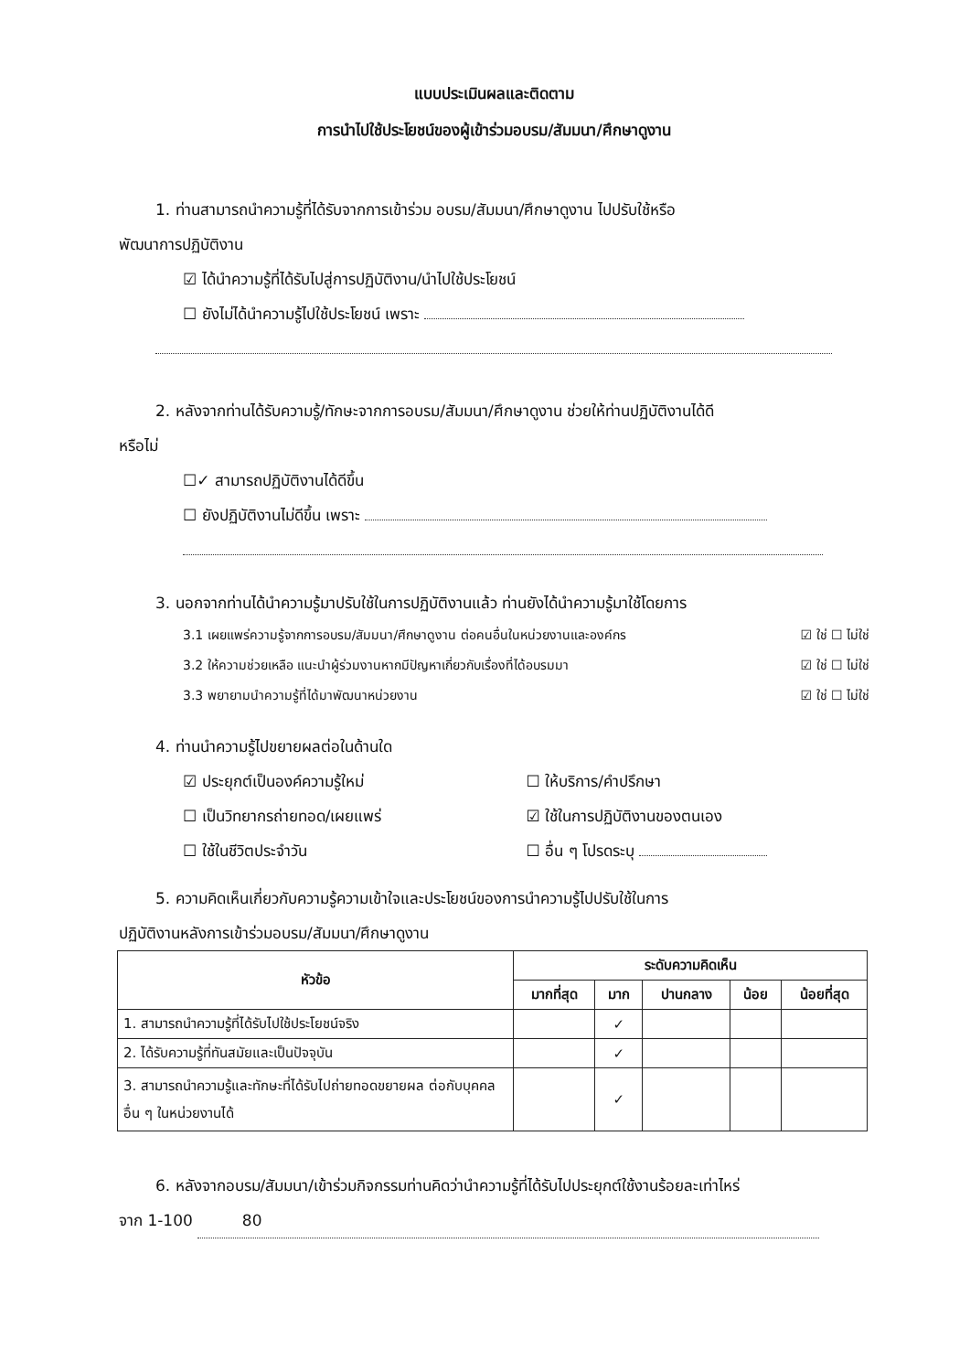แบบประเมินผลและติดตาม
การนำไปใช้ประโยชน์ของผู้เข้าร่วมอบรม/สัมมนา/ศึกษาดูงาน
1. ท่านสามารถนำความรู้ที่ได้รับจากการเข้าร่วม อบรม/สัมมนา/ศึกษาดูงาน ไปปรับใช้หรือ
พัฒนาการปฏิบัติงาน
☑ ได้นำความรู้ที่ได้รับไปสู่การปฏิบัติงาน/นำไปใช้ประโยชน์
☐ ยังไม่ได้นำความรู้ไปใช้ประโยชน์ เพราะ
2. หลังจากท่านได้รับความรู้/ทักษะจากการอบรม/สัมมนา/ศึกษาดูงาน ช่วยให้ท่านปฏิบัติงานได้ดี
หรือไม่
☐✓ สามารถปฏิบัติงานได้ดีขึ้น
☐ ยังปฏิบัติงานไม่ดีขึ้น เพราะ
3. นอกจากท่านได้นำความรู้มาปรับใช้ในการปฏิบัติงานแล้ว ท่านยังได้นำความรู้มาใช้โดยการ
3.1 เผยแพร่ความรู้จากการอบรม/สัมมนา/ศึกษาดูงาน ต่อคนอื่นในหน่วยงานและองค์กร ☑ ใช่ ☐ ไม่ใช่
3.2 ให้ความช่วยเหลือ แนะนำผู้ร่วมงานหากมีปัญหาเกี่ยวกับเรื่องที่ได้อบรมมา ☑ ใช่ ☐ ไม่ใช่
3.3 พยายามนำความรู้ที่ได้มาพัฒนาหน่วยงาน ☑ ใช่ ☐ ไม่ใช่
4. ท่านนำความรู้ไปขยายผลต่อในด้านใด
☑ ประยุกต์เป็นองค์ความรู้ใหม่ ☐ ให้บริการ/คำปรึกษา ☐ เป็นวิทยากรถ่ายทอด/เผยแพร่ ☑ ใช้ในการปฏิบัติงานของตนเอง ☐ ใช้ในชีวิตประจำวัน ☐ อื่น ๆ โปรดระบุ
5. ความคิดเห็นเกี่ยวกับความรู้ความเข้าใจและประโยชน์ของการนำความรู้ไปปรับใช้ในการ
ปฏิบัติงานหลังการเข้าร่วมอบรม/สัมมนา/ศึกษาดูงาน
| หัวข้อ | ระดับความคิดเห็น | | | | |
| --- | --- | --- | --- | --- | --- |
| | มากที่สุด | มาก | ปานกลาง | น้อย | น้อยที่สุด |
| 1. สามารถนำความรู้ที่ได้รับไปใช้ประโยชน์จริง | | ✓ | | | |
| 2. ได้รับความรู้ที่ทันสมัยและเป็นปัจจุบัน | | ✓ | | | |
| 3. สามารถนำความรู้และทักษะที่ได้รับไปถ่ายทอดขยายผล ต่อกับบุคคลอื่น ๆ ในหน่วยงานได้ | | ✓ | | | |
6. หลังจากอบรม/สัมมนา/เข้าร่วมกิจกรรมท่านคิดว่านำความรู้ที่ได้รับไปประยุกต์ใช้งานร้อยละเท่าไหร่
จาก 1-100 80